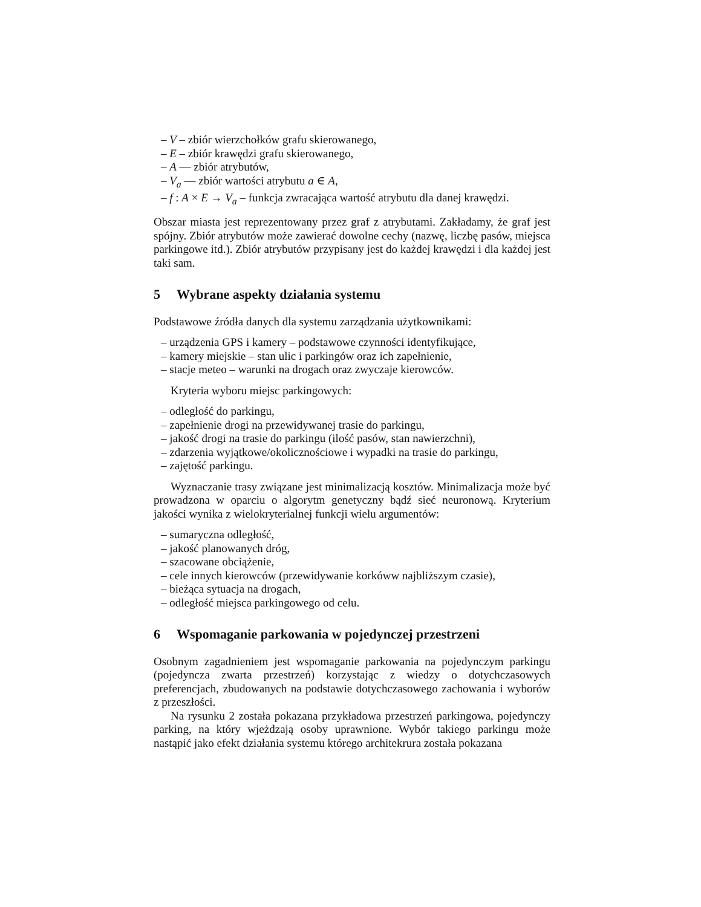– V – zbiór wierzchołków grafu skierowanego,
– E – zbiór krawędzi grafu skierowanego,
– A — zbiór atrybutów,
– V<sub>a</sub> — zbiór wartości atrybutu a ∈ A,
– f : A × E → V<sub>a</sub> – funkcja zwracająca wartość atrybutu dla danej krawędzi.
Obszar miasta jest reprezentowany przez graf z atrybutami. Zakładamy, że graf jest spójny. Zbiór atrybutów może zawierać dowolne cechy (nazwę, liczbę pasów, miejsca parkingowe itd.). Zbiór atrybutów przypisany jest do każdej krawędzi i dla każdej jest taki sam.
5 Wybrane aspekty działania systemu
Podstawowe źródła danych dla systemu zarządzania użytkownikami:
– urządzenia GPS i kamery – podstawowe czynności identyfikujące,
– kamery miejskie – stan ulic i parkingów oraz ich zapełnienie,
– stacje meteo – warunki na drogach oraz zwyczaje kierowców.
Kryteria wyboru miejsc parkingowych:
– odległość do parkingu,
– zapełnienie drogi na przewidywanej trasie do parkingu,
– jakość drogi na trasie do parkingu (ilość pasów, stan nawierzchni),
– zdarzenia wyjątkowe/okolicznościowe i wypadki na trasie do parkingu,
– zajętość parkingu.
Wyznaczanie trasy związane jest minimalizacją kosztów. Minimalizacja może być prowadzona w oparciu o algorytm genetyczny bądź sieć neuronową. Kryterium jakości wynika z wielokryterialnej funkcji wielu argumentów:
– sumaryczna odległość,
– jakość planowanych dróg,
– szacowane obciążenie,
– cele innych kierowców (przewidywanie korkóww najbliższym czasie),
– bieżąca sytuacja na drogach,
– odległość miejsca parkingowego od celu.
6 Wspomaganie parkowania w pojedynczej przestrzeni
Osobnym zagadnieniem jest wspomaganie parkowania na pojedynczym parkingu (pojedyncza zwarta przestrzeń) korzystając z wiedzy o dotychczasowych preferencjach, zbudowanych na podstawie dotychczasowego zachowania i wyborów z przeszłości.
Na rysunku 2 została pokazana przykładowa przestrzeń parkingowa, pojedynczy parking, na który wjeżdzają osoby uprawnione. Wybór takiego parkingu może nastąpić jako efekt działania systemu którego architekrura została pokazana